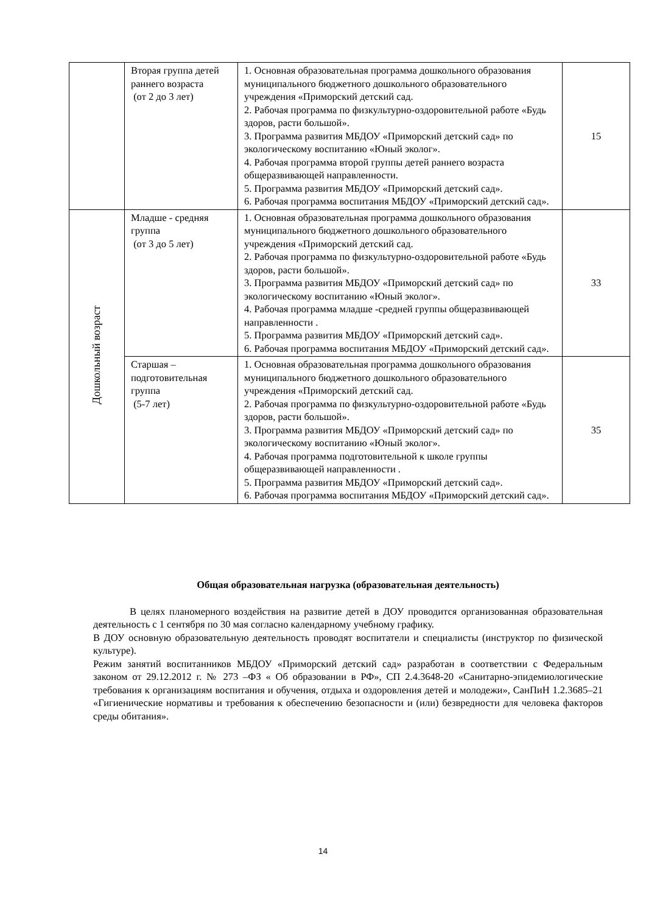| | Вторая группа детей раннего возраста (от 2 до 3 лет) | 1. Основная образовательная программа дошкольного образования муниципального бюджетного дошкольного образовательного учреждения «Приморский детский сад. 2. Рабочая программа по физкультурно-оздоровительной работе «Будь здоров, расти большой». 3. Программа развития МБДОУ «Приморский детский сад» по экологическому воспитанию «Юный эколог». 4. Рабочая программа второй группы детей раннего возраста общеразвивающей направленности. 5. Программа развития МБДОУ «Приморский детский сад». 6. Рабочая программа воспитания МБДОУ «Приморский детский сад». | 15 |
| Дошкольный возраст | Младше - средняя группа (от 3 до 5 лет) | 1. Основная образовательная программа дошкольного образования муниципального бюджетного дошкольного образовательного учреждения «Приморский детский сад. 2. Рабочая программа по физкультурно-оздоровительной работе «Будь здоров, расти большой». 3. Программа развития МБДОУ «Приморский детский сад» по экологическому воспитанию «Юный эколог». 4. Рабочая программа младше -средней группы общеразвивающей направленности . 5. Программа развития МБДОУ «Приморский детский сад». 6. Рабочая программа воспитания МБДОУ «Приморский детский сад». | 33 |
| | Старшая – подготовительная группа (5-7 лет) | 1. Основная образовательная программа дошкольного образования муниципального бюджетного дошкольного образовательного учреждения «Приморский детский сад. 2. Рабочая программа по физкультурно-оздоровительной работе «Будь здоров, расти большой». 3. Программа развития МБДОУ «Приморский детский сад» по экологическому воспитанию «Юный эколог». 4. Рабочая программа подготовительной к школе группы общеразвивающей направленности . 5. Программа развития МБДОУ «Приморский детский сад». 6. Рабочая программа воспитания МБДОУ «Приморский детский сад». | 35 |
Общая образовательная нагрузка (образовательная деятельность)
В целях планомерного воздействия на развитие детей в ДОУ проводится организованная образовательная деятельность с 1 сентября по 30 мая согласно календарному учебному графику.
В ДОУ основную образовательную деятельность проводят воспитатели и специалисты (инструктор по физической культуре).
Режим занятий воспитанников МБДОУ «Приморский детский сад» разработан в соответствии с Федеральным законом от 29.12.2012 г. № 273 –ФЗ « Об образовании в РФ», СП 2.4.3648-20 «Санитарно-эпидемиологические требования к организациям воспитания и обучения, отдыха и оздоровления детей и молодежи», СанПиН 1.2.3685–21 «Гигиенические нормативы и требования к обеспечению безопасности и (или) безвредности для человека факторов среды обитания».
14